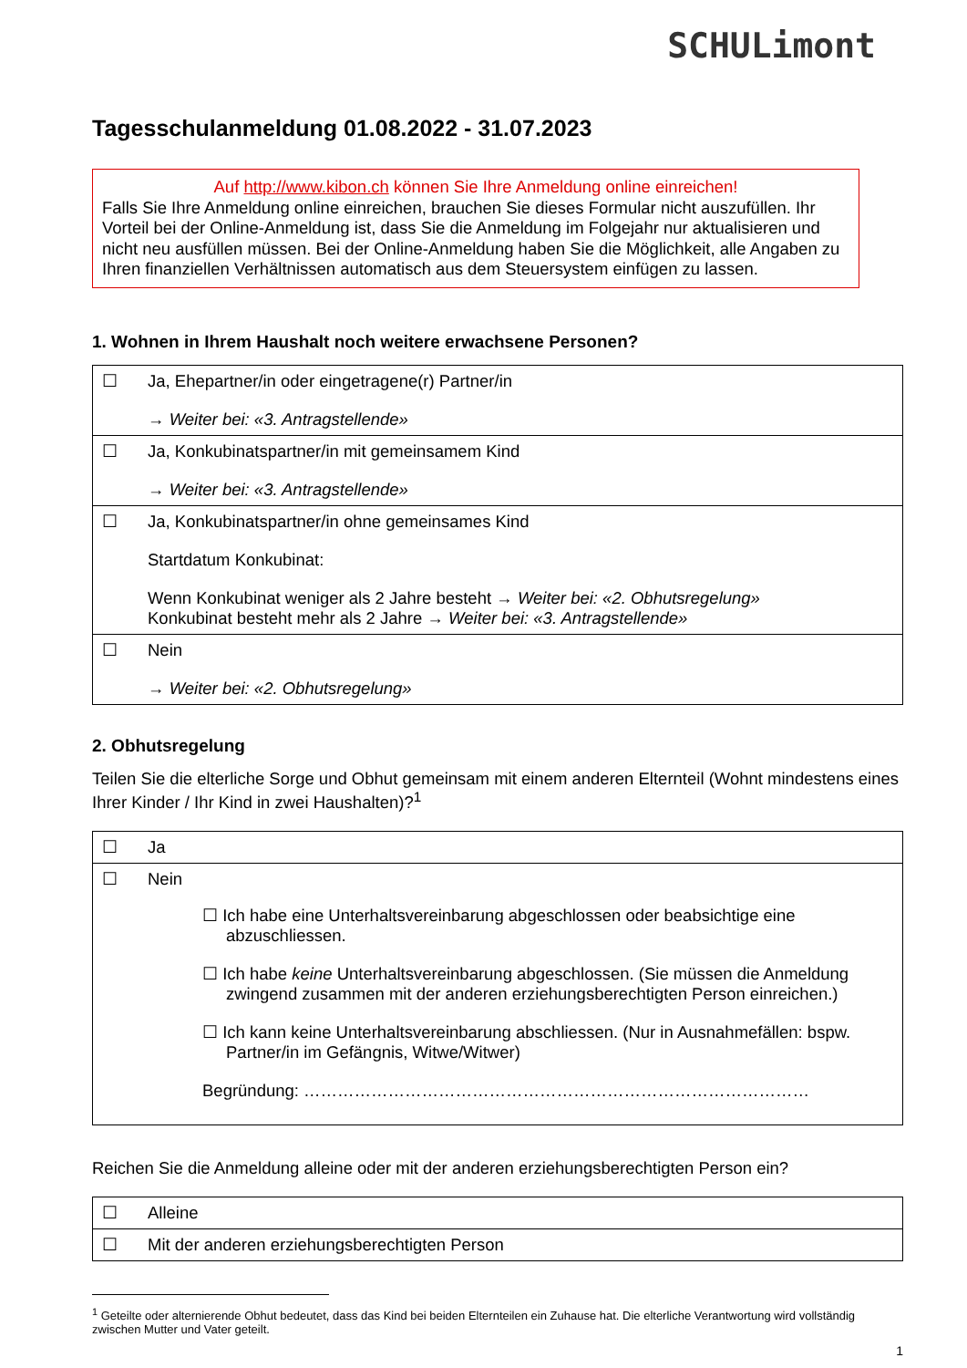SCHULimont
Tagesschulanmeldung 01.08.2022 - 31.07.2023
Auf http://www.kibon.ch können Sie Ihre Anmeldung online einreichen!
Falls Sie Ihre Anmeldung online einreichen, brauchen Sie dieses Formular nicht auszufüllen. Ihr Vorteil bei der Online-Anmeldung ist, dass Sie die Anmeldung im Folgejahr nur aktualisieren und nicht neu ausfüllen müssen. Bei der Online-Anmeldung haben Sie die Möglichkeit, alle Angaben zu Ihren finanziellen Verhältnissen automatisch aus dem Steuersystem einfügen zu lassen.
1. Wohnen in Ihrem Haushalt noch weitere erwachsene Personen?
| ☐ | Ja, Ehepartner/in oder eingetragene(r) Partner/in → Weiter bei: «3. Antragstellende» |
| ☐ | Ja, Konkubinatspartner/in mit gemeinsamem Kind → Weiter bei: «3. Antragstellende» |
| ☐ | Ja, Konkubinatspartner/in ohne gemeinsames Kind Startdatum Konkubinat: Wenn Konkubinat weniger als 2 Jahre besteht → Weiter bei: «2. Obhutsregelung» Konkubinat besteht mehr als 2 Jahre → Weiter bei: «3. Antragstellende» |
| ☐ | Nein → Weiter bei: «2. Obhutsregelung» |
2. Obhutsregelung
Teilen Sie die elterliche Sorge und Obhut gemeinsam mit einem anderen Elternteil (Wohnt mindestens eines Ihrer Kinder / Ihr Kind in zwei Haushalten)?<sup>1</sup>
| ☐ | Ja |
| ☐ | Nein ☐ Ich habe eine Unterhaltsvereinbarung abgeschlossen oder beabsichtige eine abzuschliessen. ☐ Ich habe keine Unterhaltsvereinbarung abgeschlossen. (Sie müssen die Anmeldung zwingend zusammen mit der anderen erziehungsberechtigten Person einreichen.) ☐ Ich kann keine Unterhaltsvereinbarung abschliessen. (Nur in Ausnahmefällen: bspw. Partner/in im Gefängnis, Witwe/Witwer) Begründung: ……………………………………………………………………………… |
Reichen Sie die Anmeldung alleine oder mit der anderen erziehungsberechtigten Person ein?
| ☐ | Alleine |
| ☐ | Mit der anderen erziehungsberechtigten Person |
<sup>1</sup> Geteilte oder alternierende Obhut bedeutet, dass das Kind bei beiden Elternteilen ein Zuhause hat. Die elterliche Verantwortung wird vollständig zwischen Mutter und Vater geteilt.
1